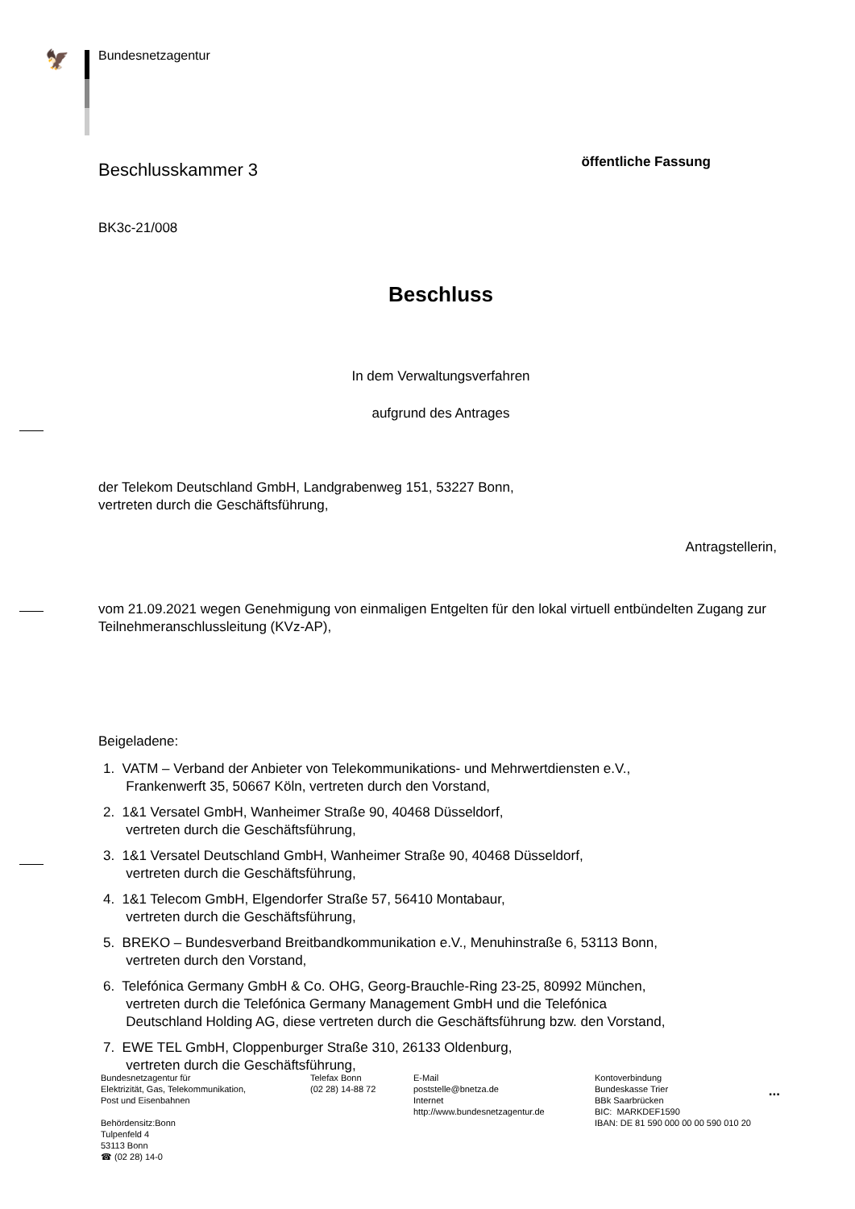🦅 Bundesnetzagentur
Beschlusskammer 3
öffentliche Fassung
BK3c-21/008
Beschluss
In dem Verwaltungsverfahren
aufgrund des Antrages
der Telekom Deutschland GmbH, Landgrabenweg 151, 53227 Bonn,
vertreten durch die Geschäftsführung,
Antragstellerin,
vom 21.09.2021 wegen Genehmigung von einmaligen Entgelten für den lokal virtuell entbündelten Zugang zur Teilnehmeranschlussleitung (KVz-AP),
Beigeladene:
1. VATM – Verband der Anbieter von Telekommunikations- und Mehrwertdiensten e.V.,
Frankenwerft 35, 50667 Köln, vertreten durch den Vorstand,
2. 1&1 Versatel GmbH, Wanheimer Straße 90, 40468 Düsseldorf,
vertreten durch die Geschäftsführung,
3. 1&1 Versatel Deutschland GmbH, Wanheimer Straße 90, 40468 Düsseldorf,
vertreten durch die Geschäftsführung,
4. 1&1 Telecom GmbH, Elgendorfer Straße 57, 56410 Montabaur,
vertreten durch die Geschäftsführung,
5. BREKO – Bundesverband Breitbandkommunikation e.V., Menuhinstraße 6, 53113 Bonn,
vertreten durch den Vorstand,
6. Telefónica Germany GmbH & Co. OHG, Georg-Brauchle-Ring 23-25, 80992 München,
vertreten durch die Telefónica Germany Management GmbH und die Telefónica
Deutschland Holding AG, diese vertreten durch die Geschäftsführung bzw. den Vorstand,
7. EWE TEL GmbH, Cloppenburger Straße 310, 26133 Oldenburg,
vertreten durch die Geschäftsführung,
...
Bundesnetzagentur für
Elektrizität, Gas, Telekommunikation,
Post und Eisenbahnen
Behördensitz:Bonn
Tulpenfeld 4
53113 Bonn
☎ (02 28) 14-0
Telefax Bonn
(02 28) 14-88 72
E-Mail
poststelle@bnetza.de
Internet
http://www.bundesnetzagentur.de
Kontoverbindung
Bundeskasse Trier
BBk Saarbrücken
BIC: MARKDEF1590
IBAN: DE 81 590 000 00 00 590 010 20